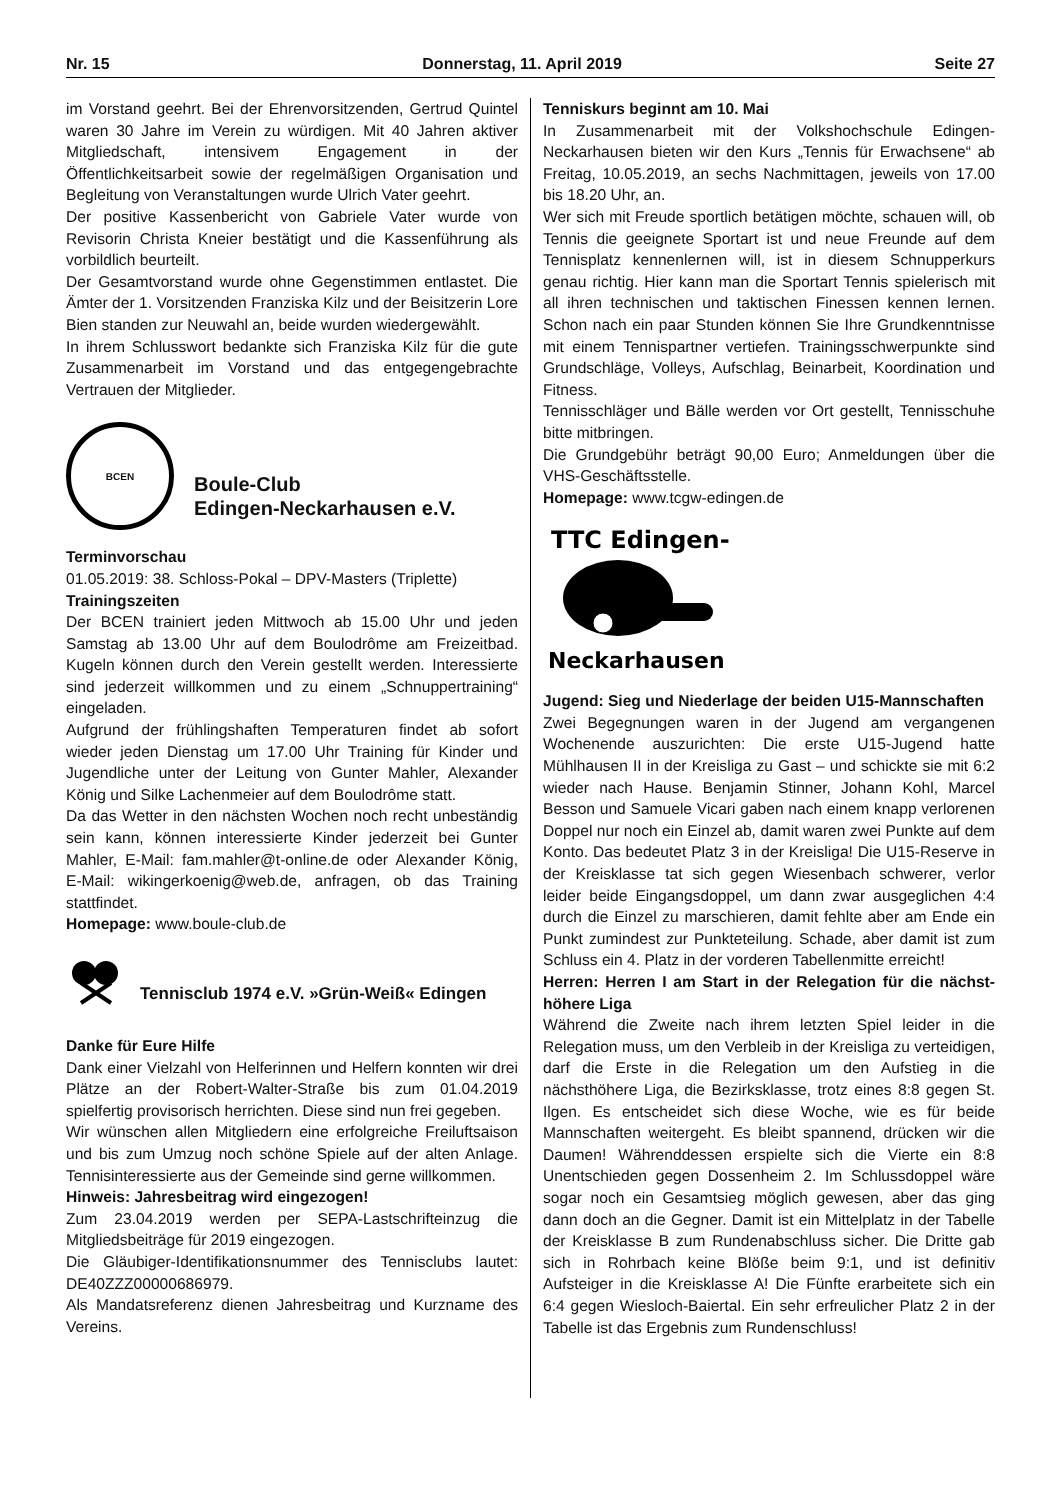Nr. 15 Donnerstag, 11. April 2019 Seite 27
im Vorstand geehrt. Bei der Ehrenvorsitzenden, Gertrud Quintel waren 30 Jahre im Verein zu würdigen. Mit 40 Jahren aktiver Mitgliedschaft, intensivem Engagement in der Öffentlichkeitsarbeit sowie der regelmäßigen Organisation und Begleitung von Veranstaltungen wurde Ulrich Vater geehrt.
Der positive Kassenbericht von Gabriele Vater wurde von Revisorin Christa Kneier bestätigt und die Kassenführung als vorbildlich beurteilt.
Der Gesamtvorstand wurde ohne Gegenstimmen entlastet. Die Ämter der 1. Vorsitzenden Franziska Kilz und der Beisitzerin Lore Bien standen zur Neuwahl an, beide wurden wiedergewählt.
In ihrem Schlusswort bedankte sich Franziska Kilz für die gute Zusammenarbeit im Vorstand und das entgegengebrachte Vertrauen der Mitglieder.
BCEN
Boule-Club
Edingen-Neckarhausen e.V.
Terminvorschau
01.05.2019: 38. Schloss-Pokal – DPV-Masters (Triplette)
Trainingszeiten
Der BCEN trainiert jeden Mittwoch ab 15.00 Uhr und jeden Samstag ab 13.00 Uhr auf dem Boulodrôme am Freizeitbad. Kugeln können durch den Verein gestellt werden. Interessierte sind jederzeit willkommen und zu einem „Schnuppertraining“ eingeladen.
Aufgrund der frühlingshaften Temperaturen findet ab sofort wieder jeden Dienstag um 17.00 Uhr Training für Kinder und Jugendliche unter der Leitung von Gunter Mahler, Alexander König und Silke Lachenmeier auf dem Boulodrôme statt.
Da das Wetter in den nächsten Wochen noch recht unbeständig sein kann, können interessierte Kinder jederzeit bei Gunter Mahler, E-Mail: fam.mahler@t-online.de oder Alexander König, E-Mail: wikingerkoenig@web.de, anfragen, ob das Training stattfindet.
Homepage: www.boule-club.de
Tennisclub 1974 e.V. »Grün-Weiß« Edingen
Danke für Eure Hilfe
Dank einer Vielzahl von Helferinnen und Helfern konnten wir drei Plätze an der Robert-Walter-Straße bis zum 01.04.2019 spielfertig provisorisch herrichten. Diese sind nun frei gegeben.
Wir wünschen allen Mitgliedern eine erfolgreiche Freiluftsaison und bis zum Umzug noch schöne Spiele auf der alten Anlage. Tennisinteressierte aus der Gemeinde sind gerne willkommen.
Hinweis: Jahresbeitrag wird eingezogen!
Zum 23.04.2019 werden per SEPA-Lastschrifteinzug die Mitgliedsbeiträge für 2019 eingezogen.
Die Gläubiger-Identifikationsnummer des Tennisclubs lautet: DE40ZZZ00000686979.
Als Mandatsreferenz dienen Jahresbeitrag und Kurzname des Vereins.
Tenniskurs beginnt am 10. Mai
In Zusammenarbeit mit der Volkshochschule Edingen-Neckarhausen bieten wir den Kurs „Tennis für Erwachsene“ ab Freitag, 10.05.2019, an sechs Nachmittagen, jeweils von 17.00 bis 18.20 Uhr, an.
Wer sich mit Freude sportlich betätigen möchte, schauen will, ob Tennis die geeignete Sportart ist und neue Freunde auf dem Tennisplatz kennenlernen will, ist in diesem Schnupperkurs genau richtig. Hier kann man die Sportart Tennis spielerisch mit all ihren technischen und taktischen Finessen kennen lernen. Schon nach ein paar Stunden können Sie Ihre Grundkenntnisse mit einem Tennispartner vertiefen. Trainingsschwerpunkte sind Grundschläge, Volleys, Aufschlag, Beinarbeit, Koordination und Fitness.
Tennisschläger und Bälle werden vor Ort gestellt, Tennisschuhe bitte mitbringen.
Die Grundgebühr beträgt 90,00 Euro; Anmeldungen über die VHS-Geschäftsstelle.
Homepage: www.tcgw-edingen.de
TTC Edingen-
Neckarhausen
Jugend: Sieg und Niederlage der beiden U15-Mannschaften
Zwei Begegnungen waren in der Jugend am vergangenen Wochenende auszurichten: Die erste U15-Jugend hatte Mühlhausen II in der Kreisliga zu Gast – und schickte sie mit 6:2 wieder nach Hause. Benjamin Stinner, Johann Kohl, Marcel Besson und Samuele Vicari gaben nach einem knapp verlorenen Doppel nur noch ein Einzel ab, damit waren zwei Punkte auf dem Konto. Das bedeutet Platz 3 in der Kreisliga! Die U15-Reserve in der Kreisklasse tat sich gegen Wiesenbach schwerer, verlor leider beide Eingangsdoppel, um dann zwar ausgeglichen 4:4 durch die Einzel zu marschieren, damit fehlte aber am Ende ein Punkt zumindest zur Punkteteilung. Schade, aber damit ist zum Schluss ein 4. Platz in der vorderen Tabellenmitte erreicht!
Herren: Herren I am Start in der Relegation für die nächst-höhere Liga
Während die Zweite nach ihrem letzten Spiel leider in die Relegation muss, um den Verbleib in der Kreisliga zu verteidigen, darf die Erste in die Relegation um den Aufstieg in die nächsthöhere Liga, die Bezirksklasse, trotz eines 8:8 gegen St. Ilgen. Es entscheidet sich diese Woche, wie es für beide Mannschaften weitergeht. Es bleibt spannend, drücken wir die Daumen! Währenddessen erspielte sich die Vierte ein 8:8 Unentschieden gegen Dossenheim 2. Im Schlussdoppel wäre sogar noch ein Gesamtsieg möglich gewesen, aber das ging dann doch an die Gegner. Damit ist ein Mittelplatz in der Tabelle der Kreisklasse B zum Rundenabschluss sicher. Die Dritte gab sich in Rohrbach keine Blöße beim 9:1, und ist definitiv Aufsteiger in die Kreisklasse A! Die Fünfte erarbeitete sich ein 6:4 gegen Wiesloch-Baiertal. Ein sehr erfreulicher Platz 2 in der Tabelle ist das Ergebnis zum Rundenschluss!